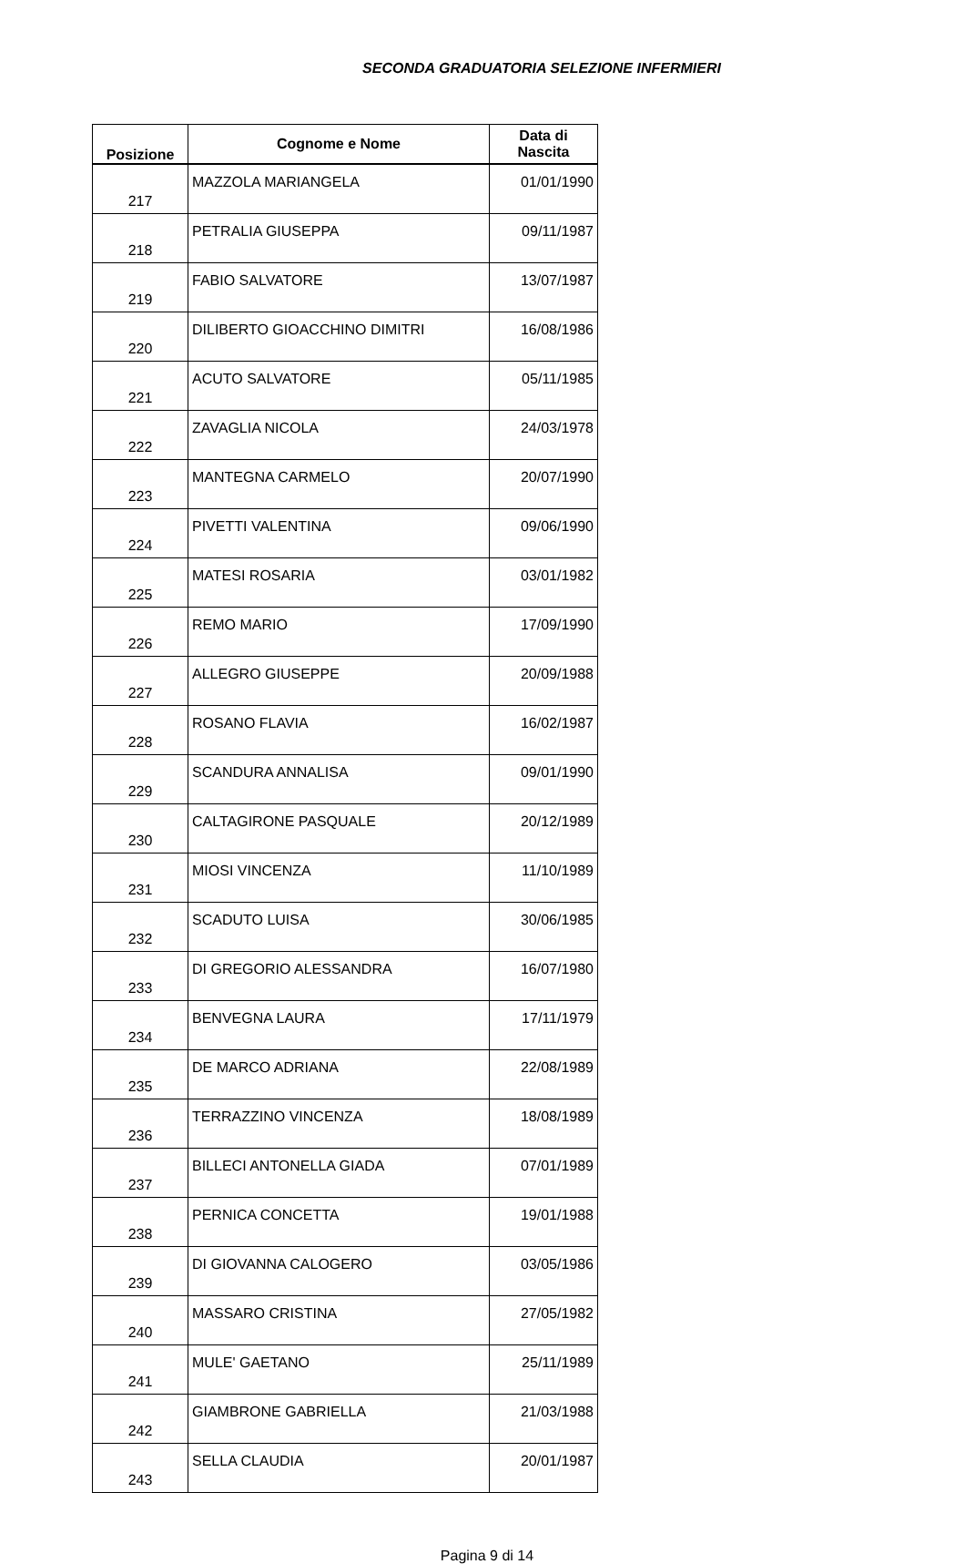SECONDA GRADUATORIA SELEZIONE INFERMIERI
| Posizione | Cognome e Nome | Data di Nascita |
| --- | --- | --- |
| 217 | MAZZOLA MARIANGELA | 01/01/1990 |
| 218 | PETRALIA GIUSEPPA | 09/11/1987 |
| 219 | FABIO SALVATORE | 13/07/1987 |
| 220 | DILIBERTO GIOACCHINO DIMITRI | 16/08/1986 |
| 221 | ACUTO SALVATORE | 05/11/1985 |
| 222 | ZAVAGLIA NICOLA | 24/03/1978 |
| 223 | MANTEGNA CARMELO | 20/07/1990 |
| 224 | PIVETTI VALENTINA | 09/06/1990 |
| 225 | MATESI ROSARIA | 03/01/1982 |
| 226 | REMO MARIO | 17/09/1990 |
| 227 | ALLEGRO GIUSEPPE | 20/09/1988 |
| 228 | ROSANO FLAVIA | 16/02/1987 |
| 229 | SCANDURA ANNALISA | 09/01/1990 |
| 230 | CALTAGIRONE PASQUALE | 20/12/1989 |
| 231 | MIOSI VINCENZA | 11/10/1989 |
| 232 | SCADUTO LUISA | 30/06/1985 |
| 233 | DI GREGORIO ALESSANDRA | 16/07/1980 |
| 234 | BENVEGNA LAURA | 17/11/1979 |
| 235 | DE MARCO ADRIANA | 22/08/1989 |
| 236 | TERRAZZINO VINCENZA | 18/08/1989 |
| 237 | BILLECI ANTONELLA GIADA | 07/01/1989 |
| 238 | PERNICA CONCETTA | 19/01/1988 |
| 239 | DI GIOVANNA CALOGERO | 03/05/1986 |
| 240 | MASSARO CRISTINA | 27/05/1982 |
| 241 | MULE' GAETANO | 25/11/1989 |
| 242 | GIAMBRONE GABRIELLA | 21/03/1988 |
| 243 | SELLA CLAUDIA | 20/01/1987 |
Pagina 9 di 14